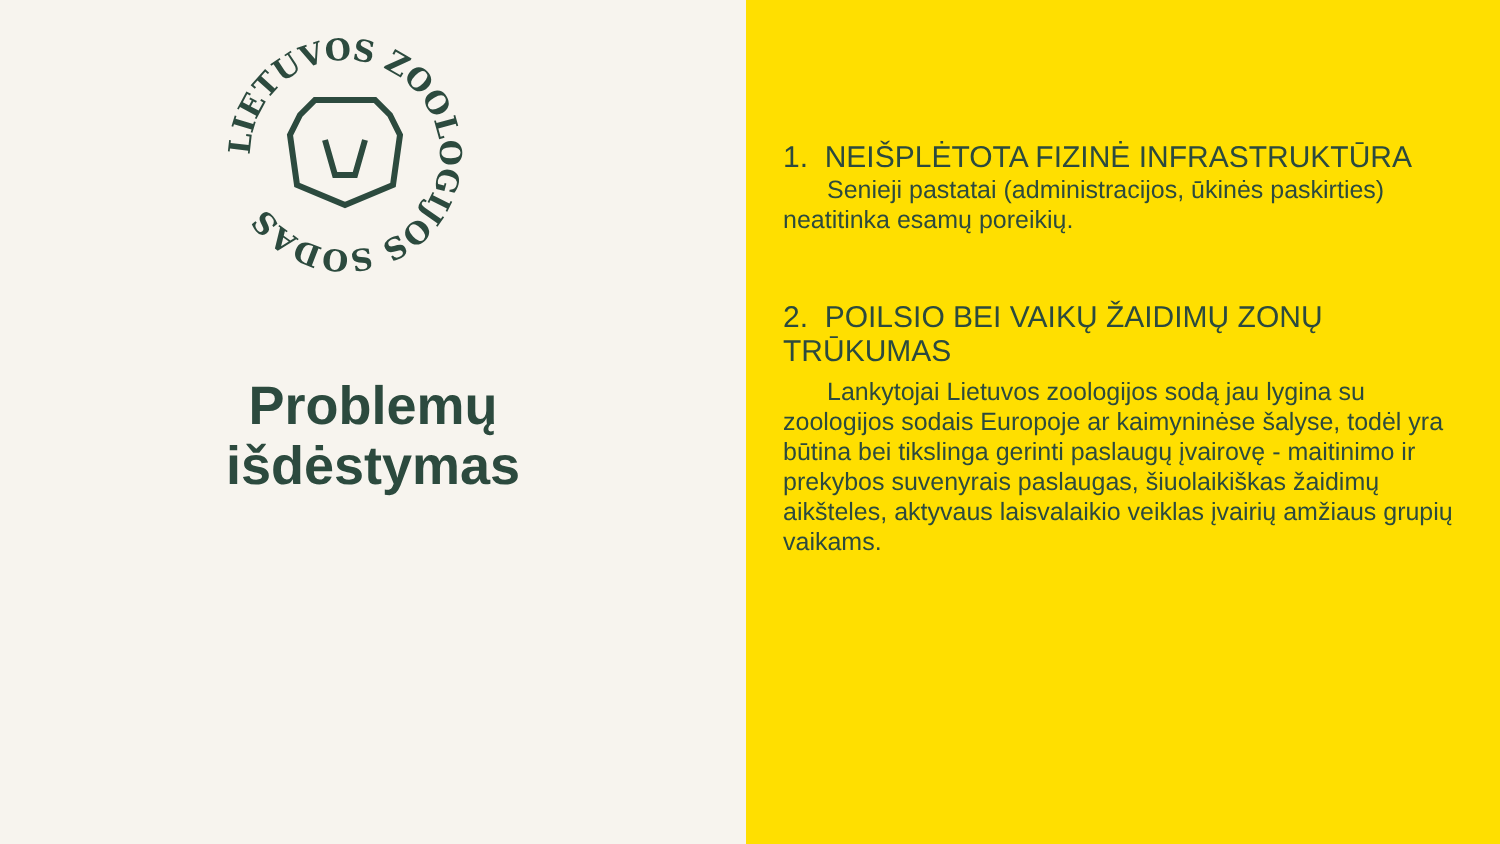LIETUVOS ZOOLOGIJOS SODAS
Problemų
išdėstymas
1. NEIŠPLĖTOTA FIZINĖ INFRASTRUKTŪRA
Senieji pastatai (administracijos, ūkinės paskirties) neatitinka esamų poreikių.
2. POILSIO BEI VAIKŲ ŽAIDIMŲ ZONŲ TRŪKUMAS
Lankytojai Lietuvos zoologijos sodą jau lygina su zoologijos sodais Europoje ar kaimyninėse šalyse, todėl yra būtina bei tikslinga gerinti paslaugų įvairovę - maitinimo ir prekybos suvenyrais paslaugas, šiuolaikiškas žaidimų aikšteles, aktyvaus laisvalaikio veiklas įvairių amžiaus grupių vaikams.